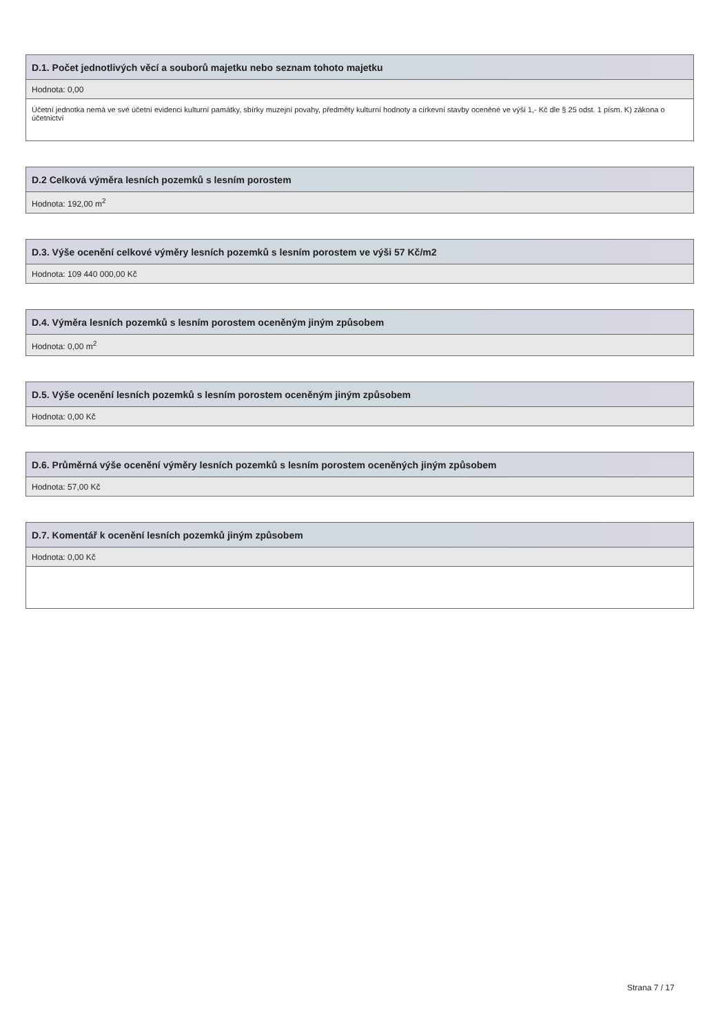| D.1. Počet jednotlivých věcí a souborů majetku nebo seznam tohoto majetku |
| --- |
| Hodnota: 0,00 |
| Účetní jednotka nemá ve své účetní evidenci kulturní památky, sbírky muzejní povahy, předměty kulturní hodnoty a církevní stavby oceněné ve výši 1,- Kč dle § 25 odst. 1 písm. K) zákona o účetnictví |
| D.2 Celková výměra lesních pozemků s lesním porostem |
| --- |
| Hodnota: 192,00 m<sup>2</sup> |
| D.3. Výše ocenění celkové výměry lesních pozemků s lesním porostem ve výši 57 Kč/m2 |
| --- |
| Hodnota: 109 440 000,00 Kč |
| D.4. Výměra lesních pozemků s lesním porostem oceněným jiným způsobem |
| --- |
| Hodnota: 0,00 m<sup>2</sup> |
| D.5. Výše ocenění lesních pozemků s lesním porostem oceněným jiným způsobem |
| --- |
| Hodnota: 0,00 Kč |
| D.6. Průměrná výše ocenění výměry lesních pozemků s lesním porostem oceněných jiným způsobem |
| --- |
| Hodnota: 57,00 Kč |
| D.7. Komentář k ocenění lesních pozemků jiným způsobem |
| --- |
| Hodnota: 0,00 Kč |
Strana 7 / 17